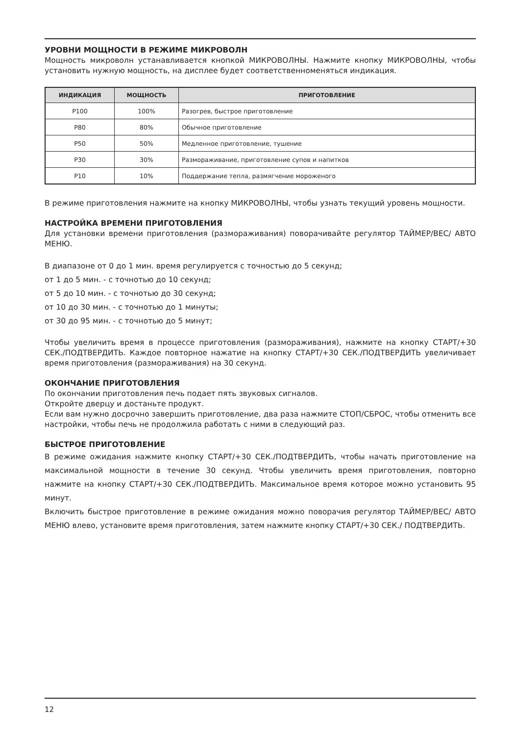УРОВНИ МОЩНОСТИ В РЕЖИМЕ МИКРОВОЛН
Мощность микроволн устанавливается кнопкой МИКРОВОЛНЫ. Нажмите кнопку МИКРОВОЛНЫ, чтобы установить нужную мощность, на дисплее будет соответственноменяться индикация.
| ИНДИКАЦИЯ | МОЩНОСТЬ | ПРИГОТОВЛЕНИЕ |
| --- | --- | --- |
| P100 | 100% | Разогрев, быстрое приготовление |
| P80 | 80% | Обычное приготовление |
| P50 | 50% | Медленное приготовление, тушение |
| P30 | 30% | Размораживание, приготовление супов и напитков |
| P10 | 10% | Поддержание тепла, размягчение мороженого |
В режиме приготовления нажмите на кнопку МИКРОВОЛНЫ, чтобы узнать текущий уровень мощности.
НАСТРОЙКА ВРЕМЕНИ ПРИГОТОВЛЕНИЯ
Для установки времени приготовления (размораживания) поворачивайте регулятор ТАЙМЕР/ВЕС/ АВТО МЕНЮ.
В диапазоне от 0 до 1 мин. время регулируется с точностью до 5 секунд;
от 1 до 5 мин. - с точнотью до 10 секунд;
от 5 до 10 мин. - с точнотью до 30 секунд;
от 10 до 30 мин. - с точнотью до 1 минуты;
от 30 до 95 мин. - с точнотью до 5 минут;
Чтобы увеличить время в процессе приготовления (размораживания), нажмите на кнопку СТАРТ/+30 СЕК./ПОДТВЕРДИТЬ. Каждое повторное нажатие на кнопку СТАРТ/+30 СЕК./ПОДТВЕРДИТЬ увеличивает время приготовления (размораживания) на 30 секунд.
ОКОНЧАНИЕ ПРИГОТОВЛЕНИЯ
По окончании приготовления печь подает пять звуковых сигналов.
Откройте дверцу и достаньте продукт.
Если вам нужно досрочно завершить приготовление, два раза нажмите СТОП/СБРОС, чтобы отменить все настройки, чтобы печь не продолжила работать с ними в следующий раз.
БЫСТРОЕ ПРИГОТОВЛЕНИЕ
В режиме ожидания нажмите кнопку СТАРТ/+30 СЕК./ПОДТВЕРДИТЬ, чтобы начать приготовление на максимальной мощности в течение 30 секунд. Чтобы увеличить время приготовления, повторно нажмите на кнопку СТАРТ/+30 СЕК./ПОДТВЕРДИТЬ. Максимальное время которое можно установить 95 минут.
Включить быстрое приготовление в режиме ожидания можно поворачия регулятор ТАЙМЕР/ВЕС/ АВТО МЕНЮ влево, установите время приготовления, затем нажмите кнопку СТАРТ/+30 СЕК./ ПОДТВЕРДИТЬ.
12